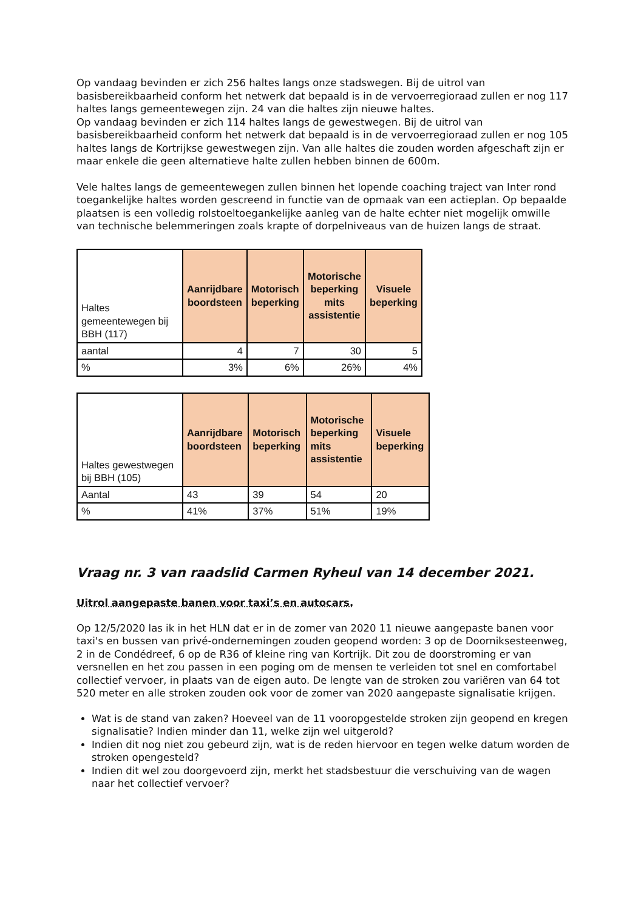Op vandaag bevinden er zich 256 haltes langs onze stadswegen. Bij de uitrol van basisbereikbaarheid conform het netwerk dat bepaald is in de vervoerregioraad zullen er nog 117 haltes langs gemeentewegen zijn. 24 van die haltes zijn nieuwe haltes.
Op vandaag bevinden er zich 114 haltes langs de gewestwegen. Bij de uitrol van basisbereikbaarheid conform het netwerk dat bepaald is in de vervoerregioraad zullen er nog 105 haltes langs de Kortrijkse gewestwegen zijn. Van alle haltes die zouden worden afgeschaft zijn er maar enkele die geen alternatieve halte zullen hebben binnen de 600m.
Vele haltes langs de gemeentewegen zullen binnen het lopende coaching traject van Inter rond toegankelijke haltes worden gescreend in functie van de opmaak van een actieplan. Op bepaalde plaatsen is een volledig rolstoeltoegankelijke aanleg van de halte echter niet mogelijk omwille van technische belemmeringen zoals krapte of dorpelniveaus van de huizen langs de straat.
| Haltes gemeentewegen bij BBH (117) | Aanrijdbare boordsteen | Motorisch beperking | Motorische beperking mits assistentie | Visuele beperking |
| aantal | 4 | 7 | 30 | 5 |
| % | 3% | 6% | 26% | 4% |
| Haltes gewestwegen bij BBH (105) | Aanrijdbare boordsteen | Motorisch beperking | Motorische beperking mits assistentie | Visuele beperking |
| Aantal | 43 | 39 | 54 | 20 |
| % | 41% | 37% | 51% | 19% |
Vraag nr. 3 van raadslid Carmen Ryheul van 14 december 2021.
Uitrol aangepaste banen voor taxi’s en autocars.
Op 12/5/2020 las ik in het HLN dat er in de zomer van 2020 11 nieuwe aangepaste banen voor taxi's en bussen van privé-ondernemingen zouden geopend worden: 3 op de Doorniksesteenweg, 2 in de Condédreef, 6 op de R36 of kleine ring van Kortrijk. Dit zou de doorstroming er van versnellen en het zou passen in een poging om de mensen te verleiden tot snel en comfortabel collectief vervoer, in plaats van de eigen auto. De lengte van de stroken zou variëren van 64 tot 520 meter en alle stroken zouden ook voor de zomer van 2020 aangepaste signalisatie krijgen.
Wat is de stand van zaken? Hoeveel van de 11 vooropgestelde stroken zijn geopend en kregen signalisatie? Indien minder dan 11, welke zijn wel uitgerold?
Indien dit nog niet zou gebeurd zijn, wat is de reden hiervoor en tegen welke datum worden de stroken opengesteld?
Indien dit wel zou doorgevoerd zijn, merkt het stadsbestuur die verschuiving van de wagen naar het collectief vervoer?